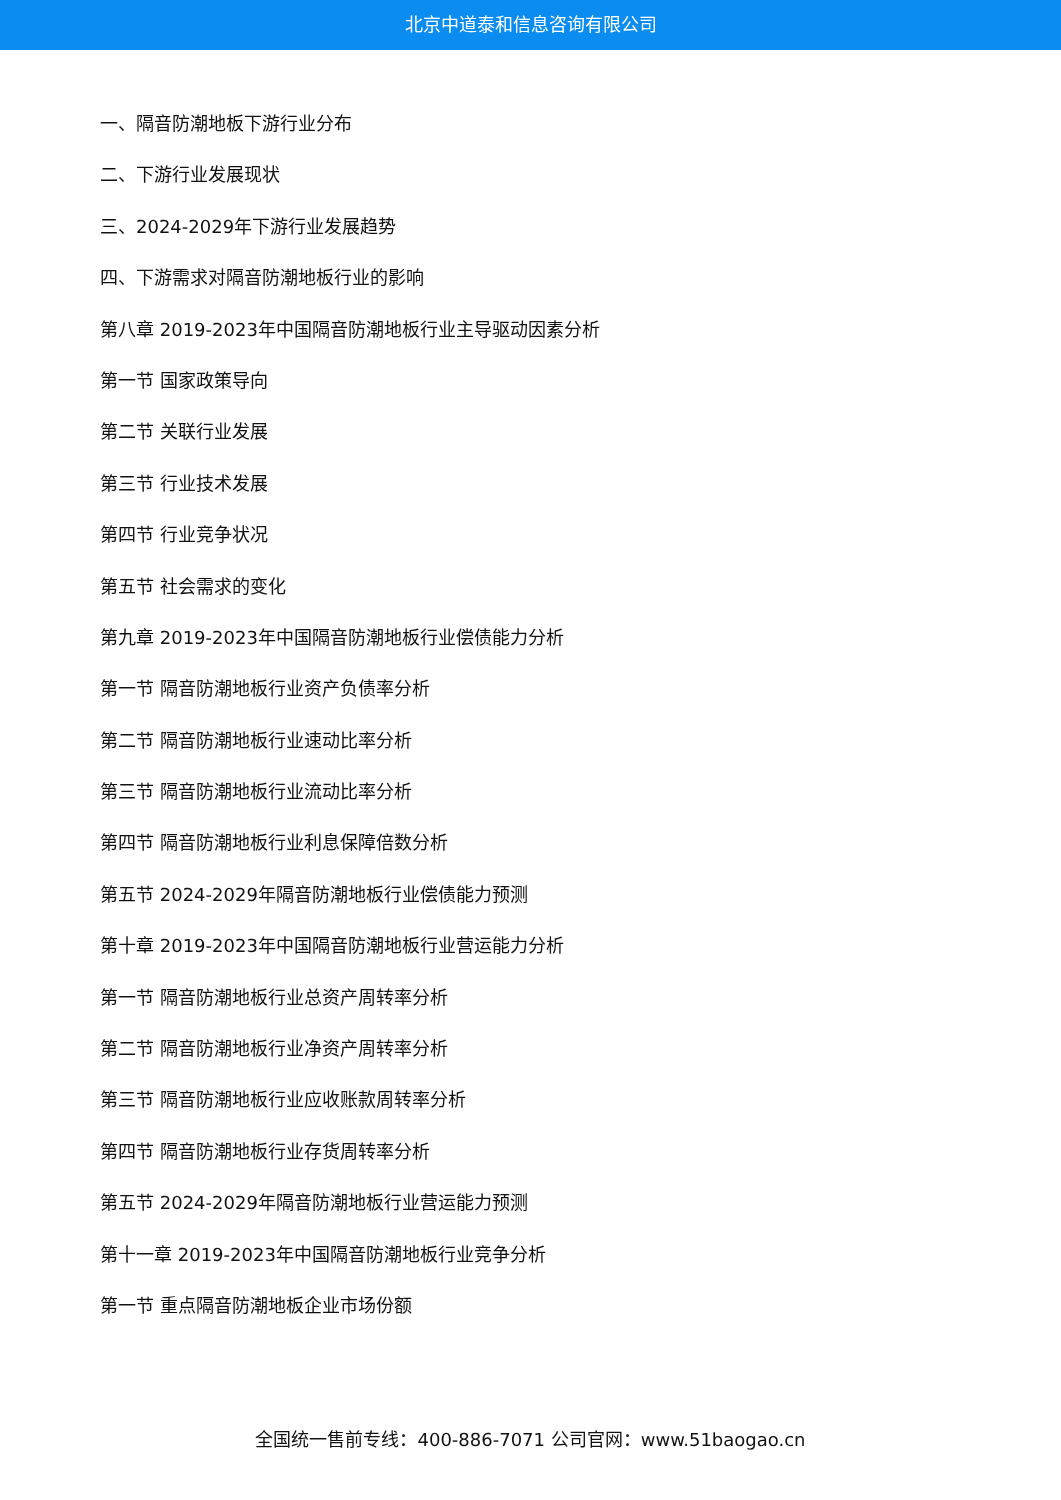北京中道泰和信息咨询有限公司
一、隔音防潮地板下游行业分布
二、下游行业发展现状
三、2024-2029年下游行业发展趋势
四、下游需求对隔音防潮地板行业的影响
第八章 2019-2023年中国隔音防潮地板行业主导驱动因素分析
第一节 国家政策导向
第二节 关联行业发展
第三节 行业技术发展
第四节 行业竞争状况
第五节 社会需求的变化
第九章 2019-2023年中国隔音防潮地板行业偿债能力分析
第一节 隔音防潮地板行业资产负债率分析
第二节 隔音防潮地板行业速动比率分析
第三节 隔音防潮地板行业流动比率分析
第四节 隔音防潮地板行业利息保障倍数分析
第五节 2024-2029年隔音防潮地板行业偿债能力预测
第十章 2019-2023年中国隔音防潮地板行业营运能力分析
第一节 隔音防潮地板行业总资产周转率分析
第二节 隔音防潮地板行业净资产周转率分析
第三节 隔音防潮地板行业应收账款周转率分析
第四节 隔音防潮地板行业存货周转率分析
第五节 2024-2029年隔音防潮地板行业营运能力预测
第十一章 2019-2023年中国隔音防潮地板行业竞争分析
第一节 重点隔音防潮地板企业市场份额
全国统一售前专线：400-886-7071 公司官网：www.51baogao.cn